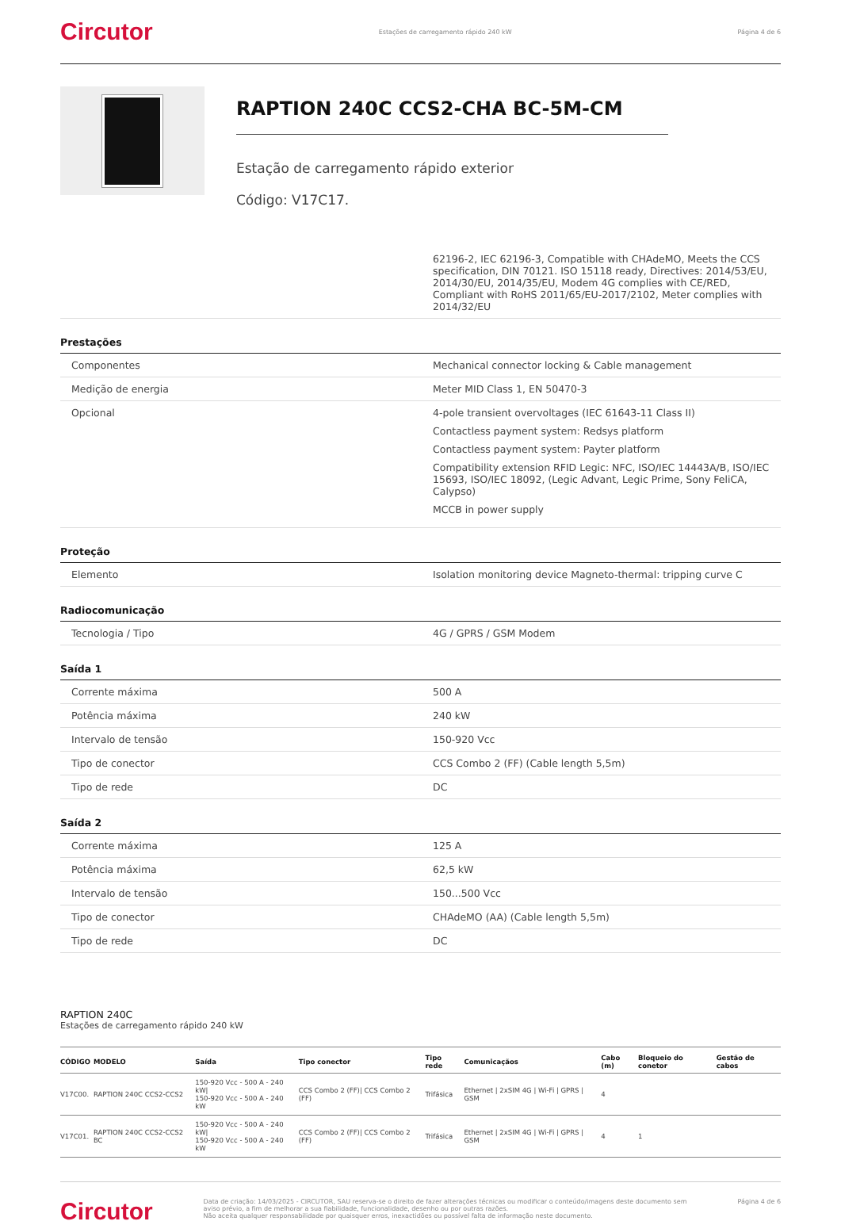Circutor Estações de carregamento rápido 240 kW Página 4 de 6
RAPTION 240C CCS2-CHA BC-5M-CM
Estação de carregamento rápido exterior
Código: V17C17.
| | 62196-2, IEC 62196-3, Compatible with CHAdeMO, Meets the CCS specification, DIN 70121. ISO 15118 ready, Directives: 2014/53/EU, 2014/30/EU, 2014/35/EU, Modem 4G complies with CE/RED, Compliant with RoHS 2011/65/EU-2017/2102, Meter complies with 2014/32/EU |
Prestações
| Componentes | Mechanical connector locking & Cable management |
| Medição de energia | Meter MID Class 1, EN 50470-3 |
| Opcional | 4-pole transient overvoltages (IEC 61643-11 Class II) Contactless payment system: Redsys platform Contactless payment system: Payter platform Compatibility extension RFID Legic: NFC, ISO/IEC 14443A/B, ISO/IEC 15693, ISO/IEC 18092, (Legic Advant, Legic Prime, Sony FeliCA, Calypso) MCCB in power supply |
Proteção
| Elemento | Isolation monitoring device Magneto-thermal: tripping curve C |
Radiocomunicação
| Tecnologia / Tipo | 4G / GPRS / GSM Modem |
Saída 1
| Corrente máxima | 500 A |
| Potência máxima | 240 kW |
| Intervalo de tensão | 150-920 Vcc |
| Tipo de conector | CCS Combo 2 (FF) (Cable length 5,5m) |
| Tipo de rede | DC |
Saída 2
| Corrente máxima | 125 A |
| Potência máxima | 62,5 kW |
| Intervalo de tensão | 150...500 Vcc |
| Tipo de conector | CHAdeMO (AA) (Cable length 5,5m) |
| Tipo de rede | DC |
RAPTION 240C
Estações de carregamento rápido 240 kW
| CÓDIGO | MODELO | Saída | Tipo conector | Tipo rede | Comunicaçãos | Cabo (m) | Bloqueio do conetor | Gestão de cabos |
| --- | --- | --- | --- | --- | --- | --- | --- | --- |
| V17C00. | RAPTION 240C CCS2-CCS2 | 150-920 Vcc - 500 A - 240 kW/ 150-920 Vcc - 500 A - 240 kW | CCS Combo 2 (FF)/ CCS Combo 2 (FF) | Trifásica | Ethernet / 2xSIM 4G / Wi-Fi / GPRS / GSM | 4 | | |
| V17C01. | RAPTION 240C CCS2-CCS2 BC | 150-920 Vcc - 500 A - 240 kW/ 150-920 Vcc - 500 A - 240 kW | CCS Combo 2 (FF)/ CCS Combo 2 (FF) | Trifásica | Ethernet / 2xSIM 4G / Wi-Fi / GPRS / GSM | 4 | 1 | |
Circutor Data de criação: 14/03/2025 - CIRCUTOR, SAU reserva-se o direito de fazer alterações técnicas ou modificar o conteúdo/imagens deste documento sem aviso prévio, a fim de melhorar a sua fiabilidade, funcionalidade, desenho ou por outras razões.
Não aceita qualquer responsabilidade por quaisquer erros, inexactidões ou possível falta de informação neste documento. Página 4 de 6